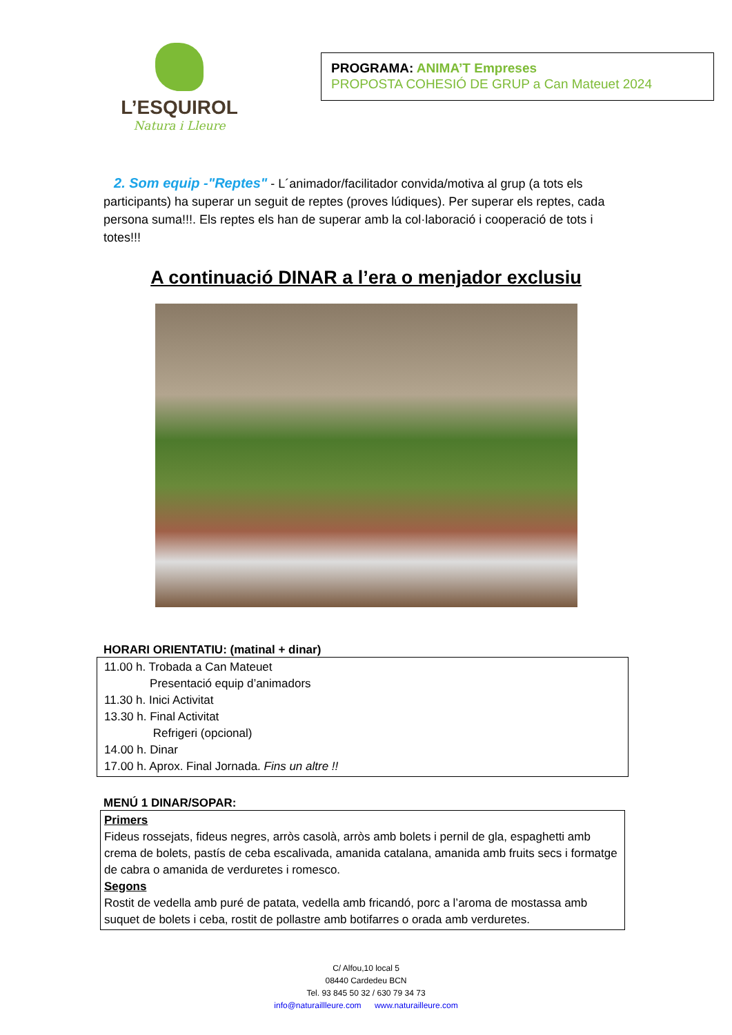L’ESQUIROL
Natura i Lleure
PROGRAMA: ANIMA’T Empreses
PROPOSTA COHESIÓ DE GRUP a Can Mateuet 2024
2. Som equip -"Reptes" - L´animador/facilitador convida/motiva al grup (a tots els participants) ha superar un seguit de reptes (proves lúdiques). Per superar els reptes, cada persona suma!!!. Els reptes els han de superar amb la col·laboració i cooperació de tots i totes!!!
A continuació DINAR a l’era o menjador exclusiu
HORARI ORIENTATIU: (matinal + dinar)
11.00 h. Trobada a Can Mateuet
Presentació equip d’animadors
11.30 h. Inici Activitat
13.30 h. Final Activitat
Refrigeri (opcional)
14.00 h. Dinar
17.00 h. Aprox. Final Jornada. Fins un altre !!
MENÚ 1 DINAR/SOPAR:
Primers
Fideus rossejats, fideus negres, arròs casolà, arròs amb bolets i pernil de gla, espaghetti amb crema de bolets, pastís de ceba escalivada, amanida catalana, amanida amb fruits secs i formatge de cabra o amanida de verduretes i romesco.
Segons
Rostit de vedella amb puré de patata, vedella amb fricandó, porc a l’aroma de mostassa amb suquet de bolets i ceba, rostit de pollastre amb botifarres o orada amb verduretes.
C/ Alfou,10 local 5
08440 Cardedeu BCN
Tel. 93 845 50 32 / 630 79 34 73
info@naturaillleure.com www.naturailleure.com